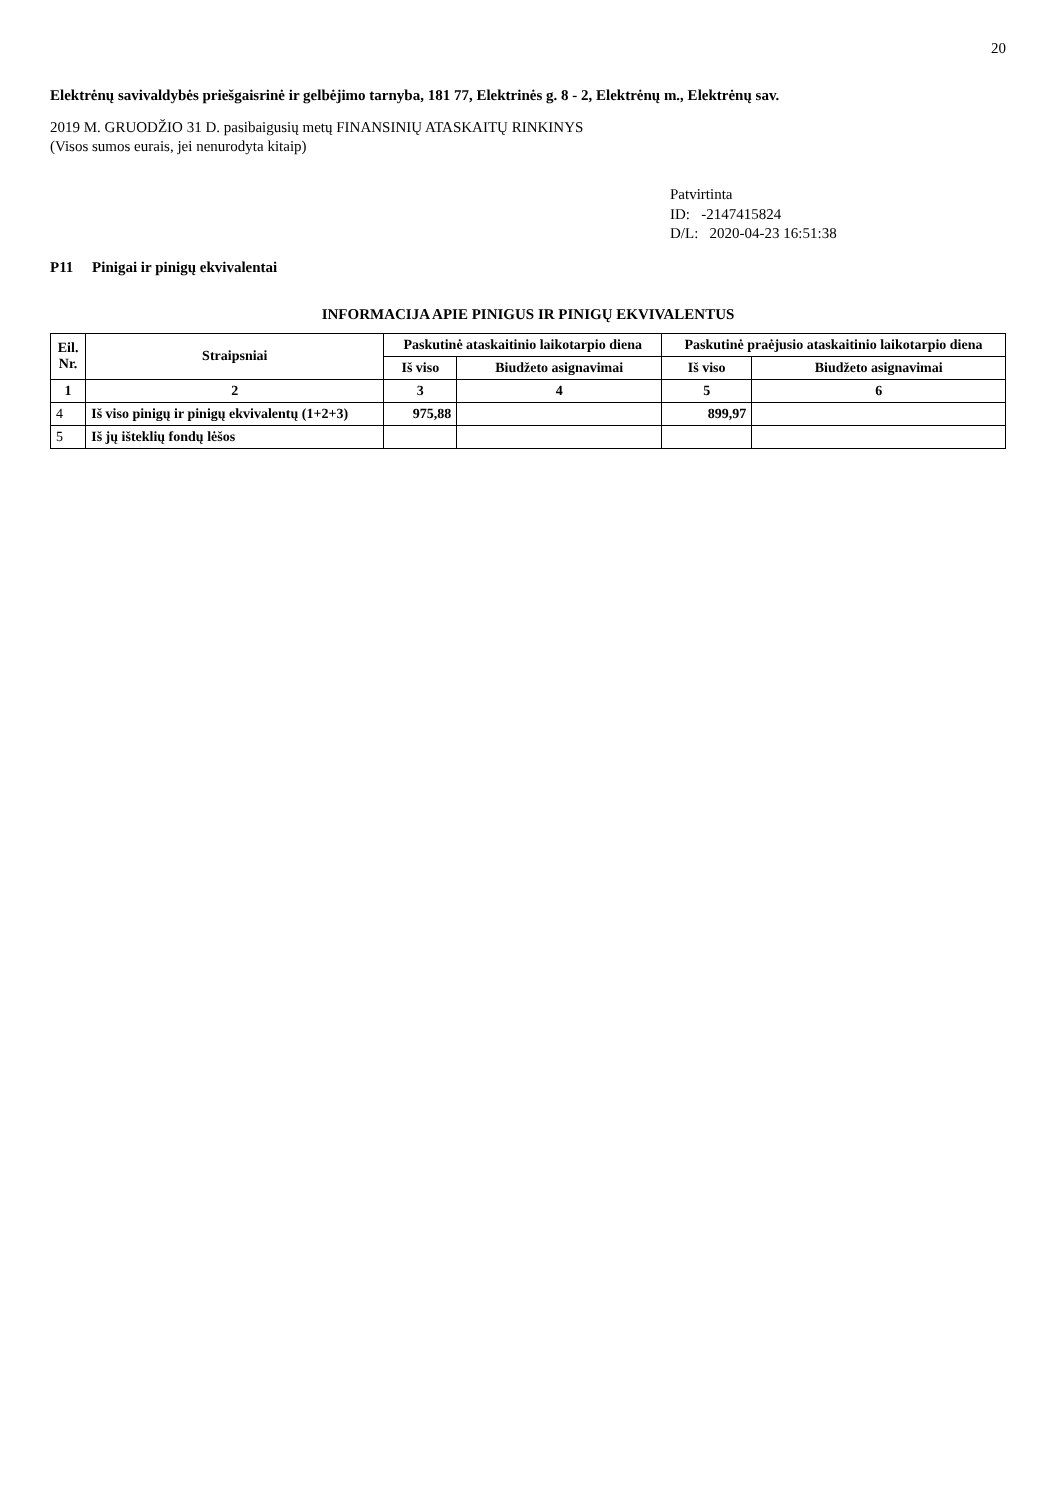20
Elektrėnų savivaldybės priešgaisrinė ir gelbėjimo tarnyba, 181 77, Elektrinės g. 8 - 2, Elektrėnų m., Elektrėnų sav.
2019 M. GRUODŽIO 31 D. pasibaigusių metų FINANSINIŲ ATASKAITŲ RINKINYS
(Visos sumos eurais, jei nenurodyta kitaip)
Patvirtinta
ID: -2147415824
D/L: 2020-04-23 16:51:38
P11 Pinigai ir pinigų ekvivalentai
INFORMACIJA APIE PINIGUS IR PINIGŲ EKVIVALENTUS
| Eil. Nr. | Straipsniai | Paskutinė ataskaitinio laikotarpio diena | | Paskutinė praėjusio ataskaitinio laikotarpio diena | |
| --- | --- | --- | --- | --- | --- |
| | | Iš viso | Biudžeto asignavimai | Iš viso | Biudžeto asignavimai |
| 1 | 2 | 3 | 4 | 5 | 6 |
| 4 | Iš viso pinigų ir pinigų ekvivalentų (1+2+3) | 975,88 | | 899,97 | |
| 5 | Iš jų išteklių fondų lėšos | | | | |